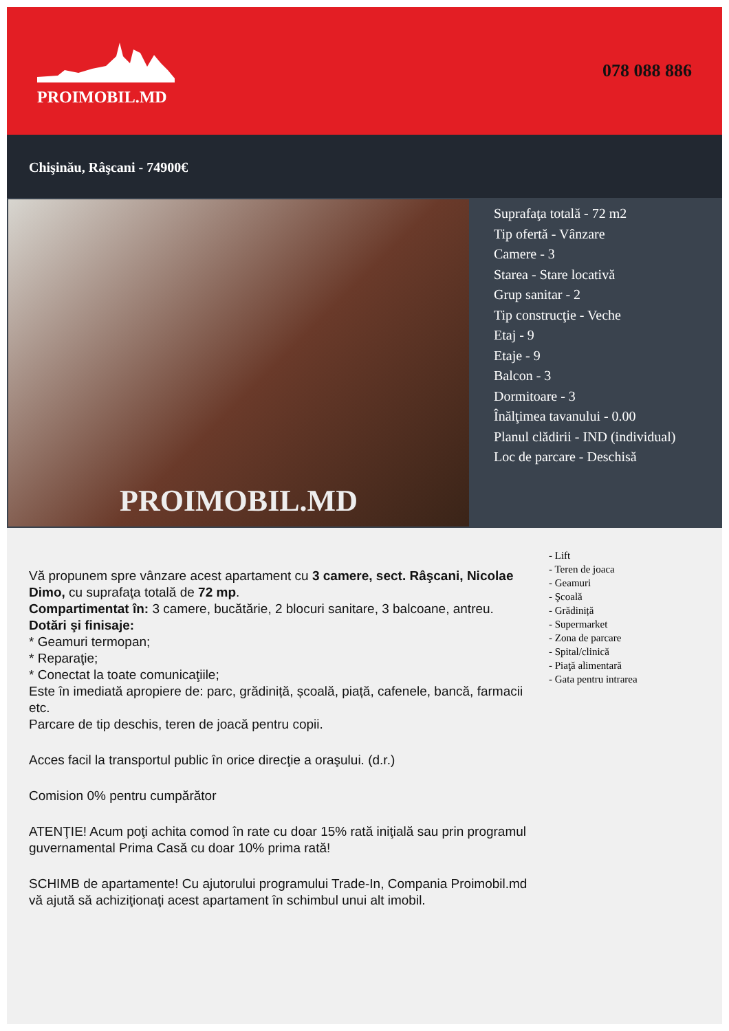PROIMOBIL.MD 078 088 886
Chişinău, Râşcani - 74900€
PROIMOBIL.MD
Suprafaţa totală - 72 m2
Tip ofertă - Vânzare
Camere - 3
Starea - Stare locativă
Grup sanitar - 2
Tip construcţie - Veche
Etaj - 9
Etaje - 9
Balcon - 3
Dormitoare - 3
Înălţimea tavanului - 0.00
Planul clădirii - IND (individual)
Loc de parcare - Deschisă
Vă propunem spre vânzare acest apartament cu 3 camere, sect. Râşcani, Nicolae Dimo, cu suprafaţa totală de 72 mp.
Compartimentat în: 3 camere, bucătărie, 2 blocuri sanitare, 3 balcoane, antreu.
Dotări şi finisaje:
* Geamuri termopan;
* Reparaţie;
* Conectat la toate comunicaţiile;
Este în imediată apropiere de: parc, grădiniță, școală, piață, cafenele, bancă, farmacii etc.
Parcare de tip deschis, teren de joacă pentru copii.
Acces facil la transportul public în orice direcţie a oraşului. (d.r.)
Comision 0% pentru cumpărător
ATENŢIE! Acum poţi achita comod în rate cu doar 15% rată iniţială sau prin programul guvernamental Prima Casă cu doar 10% prima rată!
SCHIMB de apartamente! Cu ajutorului programului Trade-In, Compania Proimobil.md vă ajută să achiziţionaţi acest apartament în schimbul unui alt imobil.
- Lift
- Teren de joaca
- Geamuri
- Şcoală
- Grădiniță
- Supermarket
- Zona de parcare
- Spital/clinică
- Piaţă alimentară
- Gata pentru intrarea